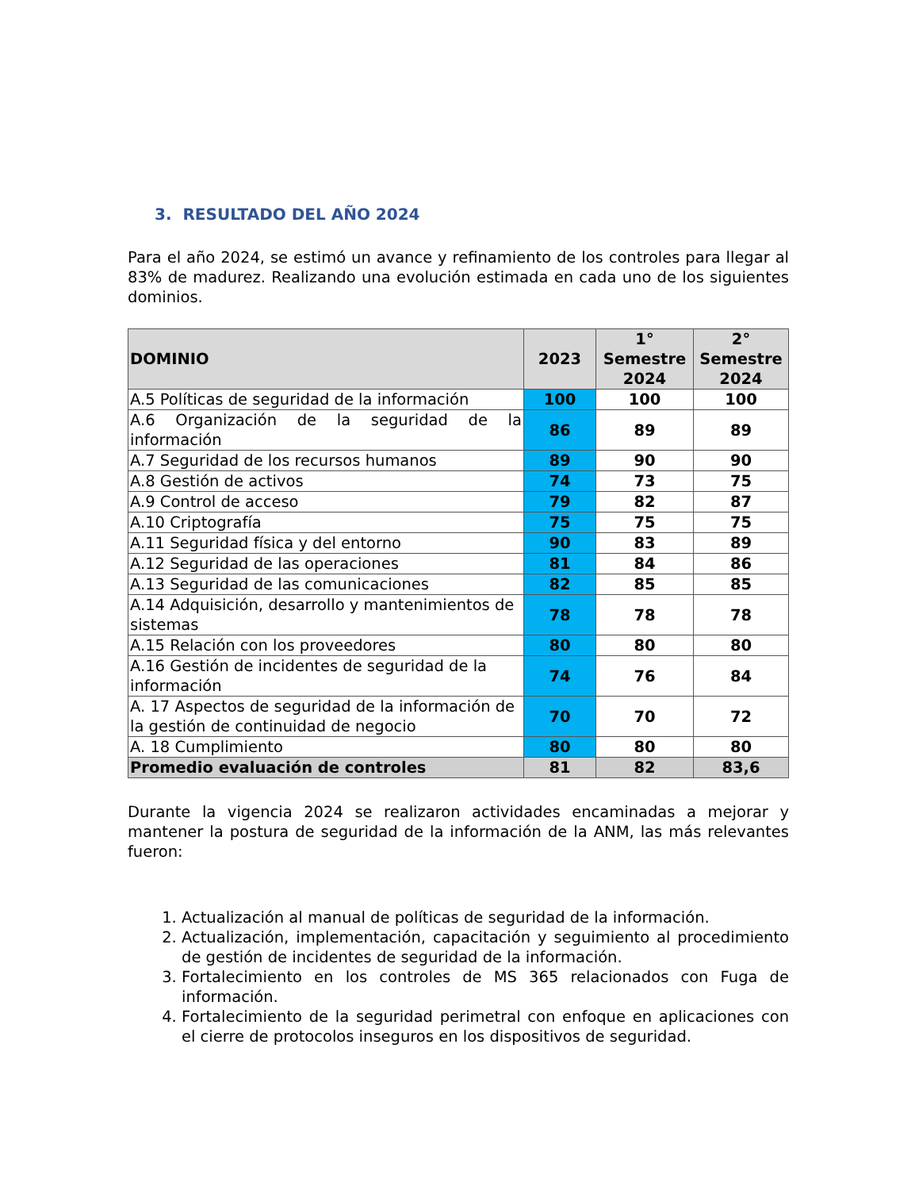3. RESULTADO DEL AÑO 2024
Para el año 2024, se estimó un avance y refinamiento de los controles para llegar al 83% de madurez. Realizando una evolución estimada en cada uno de los siguientes dominios.
| DOMINIO | 2023 | 1° Semestre 2024 | 2° Semestre 2024 |
| --- | --- | --- | --- |
| A.5 Políticas de seguridad de la información | 100 | 100 | 100 |
| A.6 Organización de la seguridad de la información | 86 | 89 | 89 |
| A.7 Seguridad de los recursos humanos | 89 | 90 | 90 |
| A.8 Gestión de activos | 74 | 73 | 75 |
| A.9 Control de acceso | 79 | 82 | 87 |
| A.10 Criptografía | 75 | 75 | 75 |
| A.11 Seguridad física y del entorno | 90 | 83 | 89 |
| A.12 Seguridad de las operaciones | 81 | 84 | 86 |
| A.13 Seguridad de las comunicaciones | 82 | 85 | 85 |
| A.14 Adquisición, desarrollo y mantenimientos de sistemas | 78 | 78 | 78 |
| A.15 Relación con los proveedores | 80 | 80 | 80 |
| A.16 Gestión de incidentes de seguridad de la información | 74 | 76 | 84 |
| A. 17 Aspectos de seguridad de la información de la gestión de continuidad de negocio | 70 | 70 | 72 |
| A. 18 Cumplimiento | 80 | 80 | 80 |
| Promedio evaluación de controles | 81 | 82 | 83,6 |
Durante la vigencia 2024 se realizaron actividades encaminadas a mejorar y mantener la postura de seguridad de la información de la ANM, las más relevantes fueron:
1. Actualización al manual de políticas de seguridad de la información.
2. Actualización, implementación, capacitación y seguimiento al procedimiento de gestión de incidentes de seguridad de la información.
3. Fortalecimiento en los controles de MS 365 relacionados con Fuga de información.
4. Fortalecimiento de la seguridad perimetral con enfoque en aplicaciones con el cierre de protocolos inseguros en los dispositivos de seguridad.